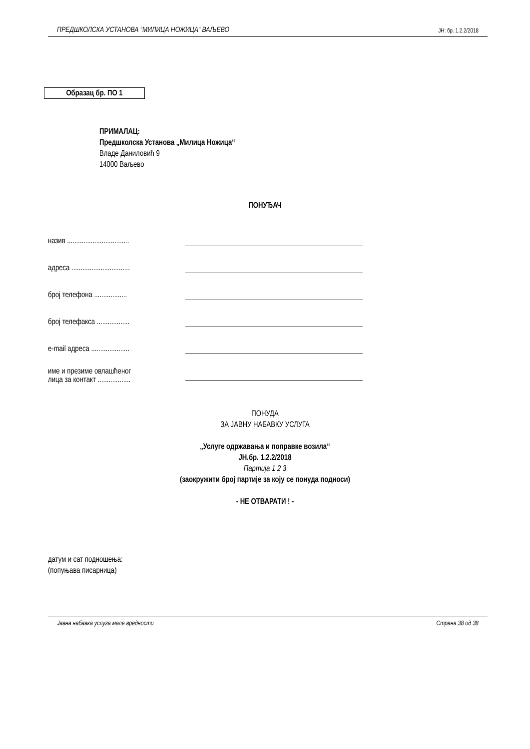ПРЕДШКОЛСКА УСТАНОВА “МИЛИЦА НОЖИЦА“ ВАЉЕВО ЈН: бр. 1.2.2/2018
Образац бр. ПО 1
ПРИМАЛАЦ:
Предшколска Установа „Милица Ножица“
Владе Даниловић 9
14000 Ваљево
ПОНУЂАЧ
| назив .................................. | |
| адреса ................................ | |
| број телефона .................. | |
| број телефакса .................. | |
| e-mail адреса ..................... | |
| име и презиме овлашћеног лица за контакт .................. | |
ПОНУДА
ЗА ЈАВНУ НАБАВКУ УСЛУГА
„Услуге одржавања и поправке возила“
ЈН.бр. 1.2.2/2018
Партија 1 2 3
(заокружити број партије за коју се понуда подноси)
- НЕ ОТВАРАТИ ! -
датум и сат подношења:
(попуњава писарница)
Јавна набавка услуга мале вредности Страна 38 од 38